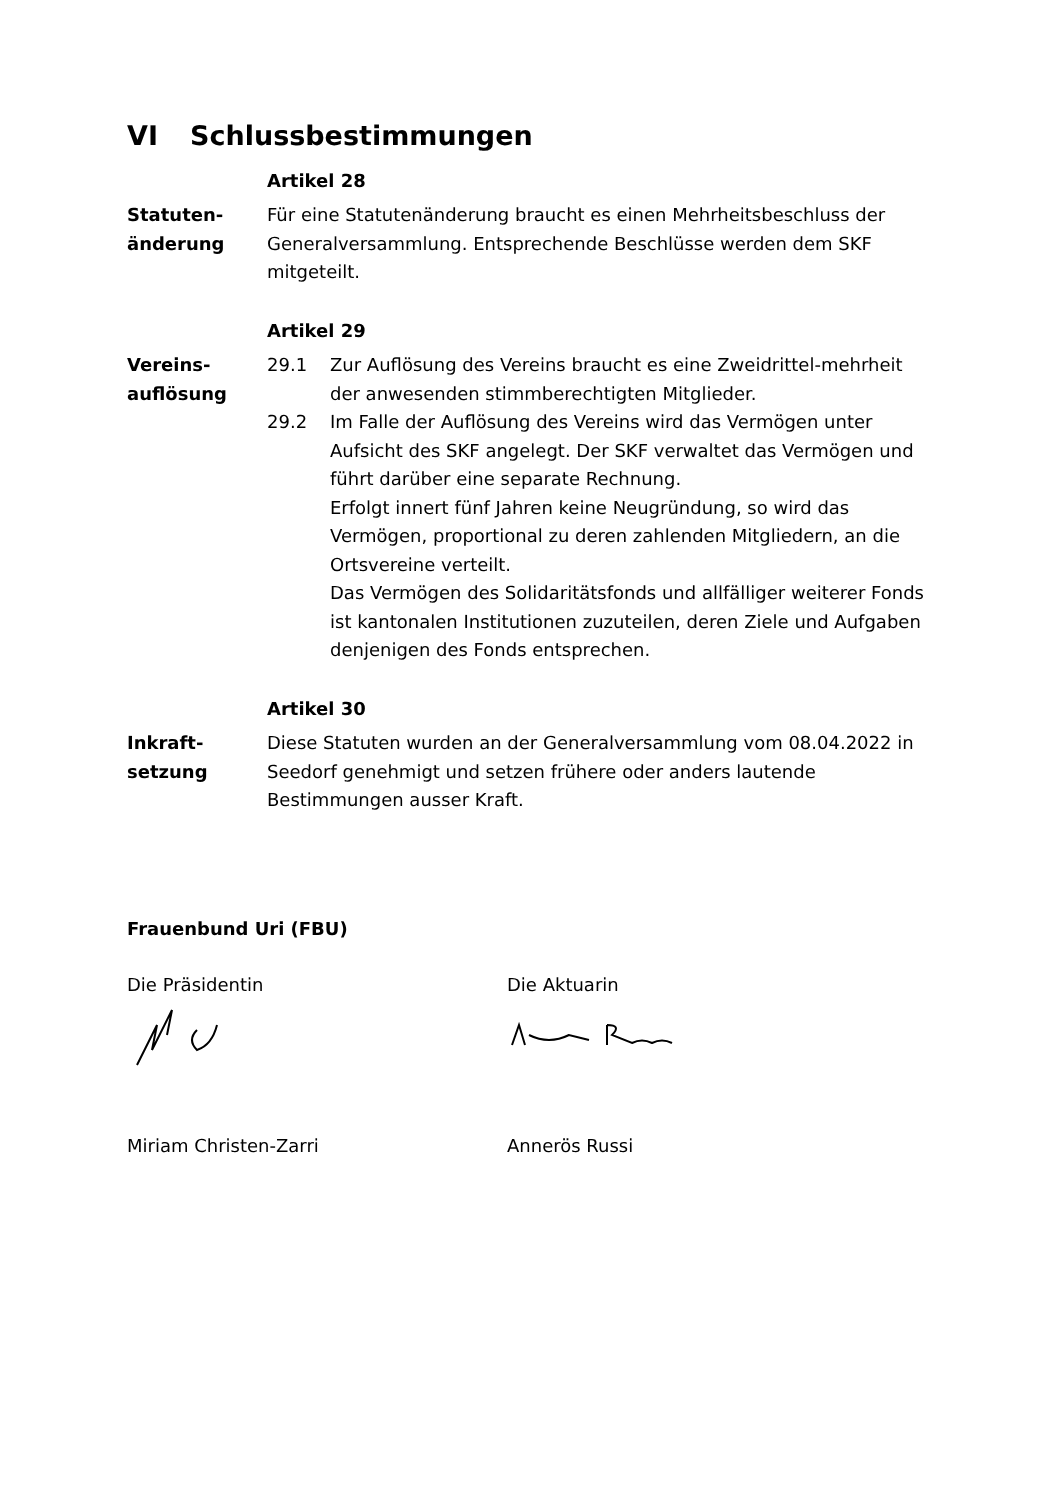VI Schlussbestimmungen
Artikel 28
Statuten-
änderung
Für eine Statutenänderung braucht es einen Mehrheitsbeschluss der Generalversammlung. Entsprechende Beschlüsse werden dem SKF mitgeteilt.
Artikel 29
Vereins-
auflösung
29.1 Zur Auflösung des Vereins braucht es eine Zweidrittel-mehrheit der anwesenden stimmberechtigten Mitglieder.
29.2 Im Falle der Auflösung des Vereins wird das Vermögen unter Aufsicht des SKF angelegt. Der SKF verwaltet das Vermögen und führt darüber eine separate Rechnung.
Erfolgt innert fünf Jahren keine Neugründung, so wird das Vermögen, proportional zu deren zahlenden Mitgliedern, an die Ortsvereine verteilt.
Das Vermögen des Solidaritätsfonds und allfälliger weiterer Fonds ist kantonalen Institutionen zuzuteilen, deren Ziele und Aufgaben denjenigen des Fonds entsprechen.
Artikel 30
Inkraft-
setzung
Diese Statuten wurden an der Generalversammlung vom 08.04.2022 in Seedorf genehmigt und setzen frühere oder anders lautende Bestimmungen ausser Kraft.
Frauenbund Uri (FBU)
Die Präsidentin Die Aktuarin
Miriam Christen-Zarri Annerös Russi